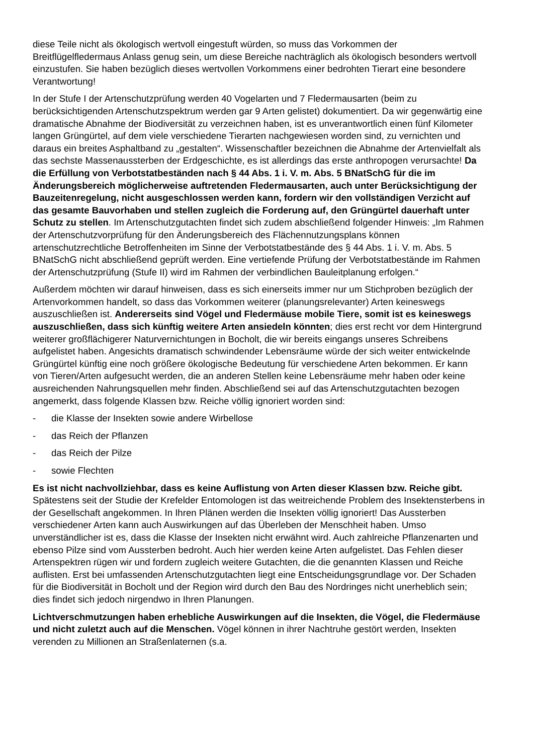diese Teile nicht als ökologisch wertvoll eingestuft würden, so muss das Vorkommen der Breitflügelfledermaus Anlass genug sein, um diese Bereiche nachträglich als ökologisch besonders wertvoll einzustufen. Sie haben bezüglich dieses wertvollen Vorkommens einer bedrohten Tierart eine besondere Verantwortung!
In der Stufe I der Artenschutzprüfung werden 40 Vogelarten und 7 Fledermausarten (beim zu berücksichtigenden Artenschutzspektrum werden gar 9 Arten gelistet) dokumentiert. Da wir gegenwärtig eine dramatische Abnahme der Biodiversität zu verzeichnen haben, ist es unverantwortlich einen fünf Kilometer langen Grüngürtel, auf dem viele verschiedene Tierarten nachgewiesen worden sind, zu vernichten und daraus ein breites Asphaltband zu „gestalten“. Wissenschaftler bezeichnen die Abnahme der Artenvielfalt als das sechste Massenaussterben der Erdgeschichte, es ist allerdings das erste anthropogen verursachte! Da die Erfüllung von Verbotstatbeständen nach § 44 Abs. 1 i. V. m. Abs. 5 BNatSchG für die im Änderungsbereich möglicherweise auftretenden Fledermausarten, auch unter Berücksichtigung der Bauzeitenregelung, nicht ausgeschlossen werden kann, fordern wir den vollständigen Verzicht auf das gesamte Bauvorhaben und stellen zugleich die Forderung auf, den Grüngürtel dauerhaft unter Schutz zu stellen. Im Artenschutzgutachten findet sich zudem abschließend folgender Hinweis: „Im Rahmen der Artenschutzvorprüfung für den Änderungsbereich des Flächennutzungsplans können artenschutzrechtliche Betroffenheiten im Sinne der Verbotstatbestände des § 44 Abs. 1 i. V. m. Abs. 5 BNatSchG nicht abschließend geprüft werden. Eine vertiefende Prüfung der Verbotstatbestände im Rahmen der Artenschutzprüfung (Stufe II) wird im Rahmen der verbindlichen Bauleitplanung erfolgen.“
Außerdem möchten wir darauf hinweisen, dass es sich einerseits immer nur um Stichproben bezüglich der Artenvorkommen handelt, so dass das Vorkommen weiterer (planungsrelevanter) Arten keineswegs auszuschließen ist. Andererseits sind Vögel und Fledermäuse mobile Tiere, somit ist es keineswegs auszuschließen, dass sich künftig weitere Arten ansiedeln könnten; dies erst recht vor dem Hintergrund weiterer großflächigerer Naturvernichtungen in Bocholt, die wir bereits eingangs unseres Schreibens aufgelistet haben. Angesichts dramatisch schwindender Lebensräume würde der sich weiter entwickelnde Grüngürtel künftig eine noch größere ökologische Bedeutung für verschiedene Arten bekommen. Er kann von Tieren/Arten aufgesucht werden, die an anderen Stellen keine Lebensräume mehr haben oder keine ausreichenden Nahrungsquellen mehr finden. Abschließend sei auf das Artenschutzgutachten bezogen angemerkt, dass folgende Klassen bzw. Reiche völlig ignoriert worden sind:
- die Klasse der Insekten sowie andere Wirbellose
- das Reich der Pflanzen
- das Reich der Pilze
- sowie Flechten
Es ist nicht nachvollziehbar, dass es keine Auflistung von Arten dieser Klassen bzw. Reiche gibt. Spätestens seit der Studie der Krefelder Entomologen ist das weitreichende Problem des Insektensterbens in der Gesellschaft angekommen. In Ihren Plänen werden die Insekten völlig ignoriert! Das Aussterben verschiedener Arten kann auch Auswirkungen auf das Überleben der Menschheit haben. Umso unverständlicher ist es, dass die Klasse der Insekten nicht erwähnt wird. Auch zahlreiche Pflanzenarten und ebenso Pilze sind vom Aussterben bedroht. Auch hier werden keine Arten aufgelistet. Das Fehlen dieser Artenspektren rügen wir und fordern zugleich weitere Gutachten, die die genannten Klassen und Reiche auflisten. Erst bei umfassenden Artenschutzgutachten liegt eine Entscheidungsgrundlage vor. Der Schaden für die Biodiversität in Bocholt und der Region wird durch den Bau des Nordringes nicht unerheblich sein; dies findet sich jedoch nirgendwo in Ihren Planungen.
Lichtverschmutzungen haben erhebliche Auswirkungen auf die Insekten, die Vögel, die Fledermäuse und nicht zuletzt auch auf die Menschen. Vögel können in ihrer Nachtruhe gestört werden, Insekten verenden zu Millionen an Straßenlaternen (s.a.